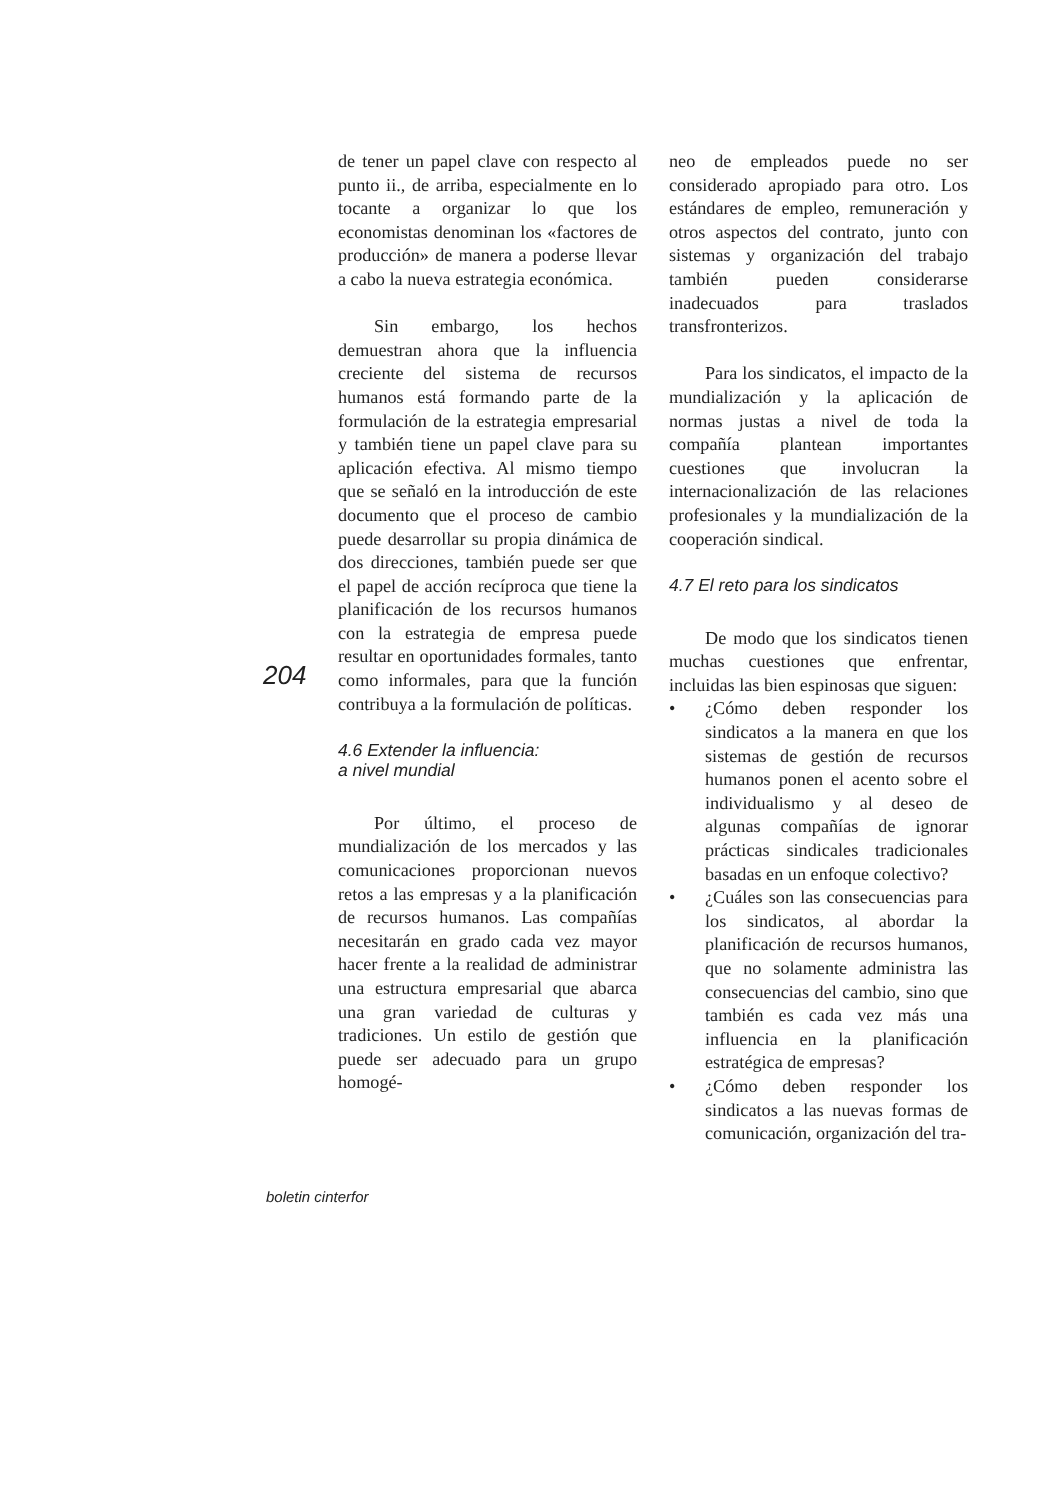204
de tener un papel clave con respecto al punto ii., de arriba, especialmente en lo tocante a organizar lo que los economistas denominan los «factores de producción» de manera a poderse llevar a cabo la nueva estrategia económica.
Sin embargo, los hechos demuestran ahora que la influencia creciente del sistema de recursos humanos está formando parte de la formulación de la estrategia empresarial y también tiene un papel clave para su aplicación efectiva. Al mismo tiempo que se señaló en la introducción de este documento que el proceso de cambio puede desarrollar su propia dinámica de dos direcciones, también puede ser que el papel de acción recíproca que tiene la planificación de los recursos humanos con la estrategia de empresa puede resultar en oportunidades formales, tanto como informales, para que la función contribuya a la formulación de políticas.
4.6 Extender la influencia:
a nivel mundial
Por último, el proceso de mundialización de los mercados y las comunicaciones proporcionan nuevos retos a las empresas y a la planificación de recursos humanos. Las compañías necesitarán en grado cada vez mayor hacer frente a la realidad de administrar una estructura empresarial que abarca una gran variedad de culturas y tradiciones. Un estilo de gestión que puede ser adecuado para un grupo homogé-
neo de empleados puede no ser considerado apropiado para otro. Los estándares de empleo, remuneración y otros aspectos del contrato, junto con sistemas y organización del trabajo también pueden considerarse inadecuados para traslados transfronterizos.
Para los sindicatos, el impacto de la mundialización y la aplicación de normas justas a nivel de toda la compañía plantean importantes cuestiones que involucran la internacionalización de las relaciones profesionales y la mundialización de la cooperación sindical.
4.7 El reto para los sindicatos
De modo que los sindicatos tienen muchas cuestiones que enfrentar, incluidas las bien espinosas que siguen:
• ¿Cómo deben responder los sindicatos a la manera en que los sistemas de gestión de recursos humanos ponen el acento sobre el individualismo y al deseo de algunas compañías de ignorar prácticas sindicales tradicionales basadas en un enfoque colectivo?
• ¿Cuáles son las consecuencias para los sindicatos, al abordar la planificación de recursos humanos, que no solamente administra las consecuencias del cambio, sino que también es cada vez más una influencia en la planificación estratégica de empresas?
• ¿Cómo deben responder los sindicatos a las nuevas formas de comunicación, organización del tra-
boletin cinterfor